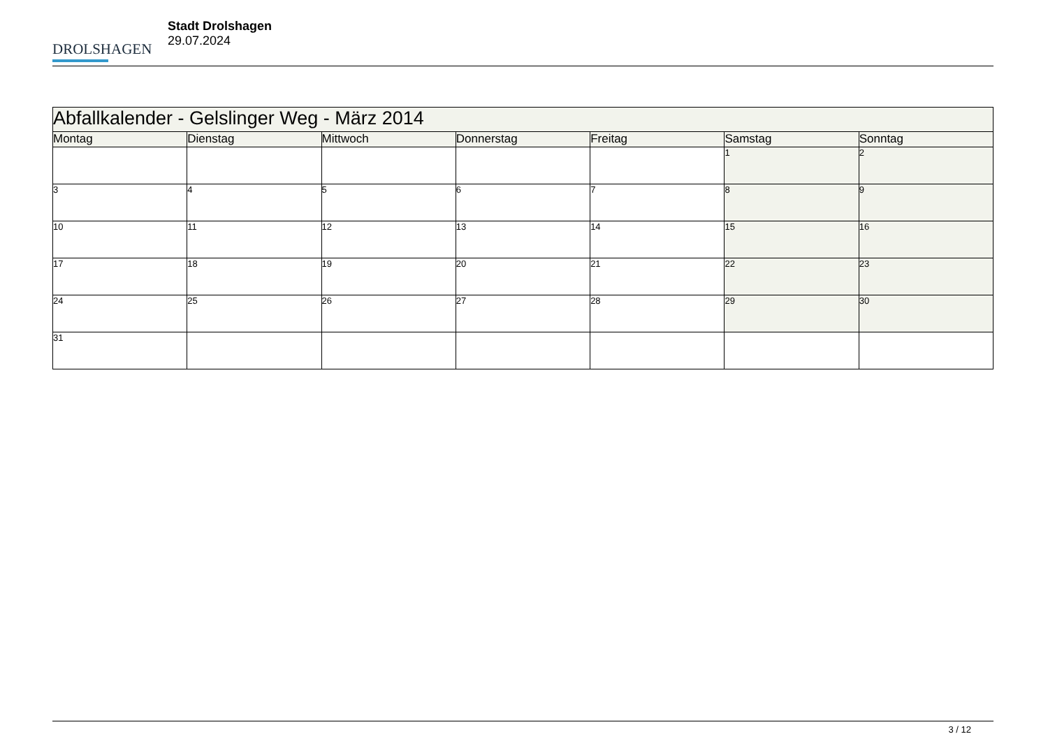DROLSHAGEN
Stadt Drolshagen
29.07.2024
| Abfallkalender - Gelslinger Weg - März 2014 | | | | | | |
| --- | --- | --- | --- | --- | --- | --- |
| Montag | Dienstag | Mittwoch | Donnerstag | Freitag | Samstag | Sonntag |
| | | | | | 1 | 2 |
| 3 | 4 | 5 | 6 | 7 | 8 | 9 |
| 10 | 11 | 12 | 13 | 14 | 15 | 16 |
| 17 | 18 | 19 | 20 | 21 | 22 | 23 |
| 24 | 25 | 26 | 27 | 28 | 29 | 30 |
| 31 | | | | | | |
3 / 12